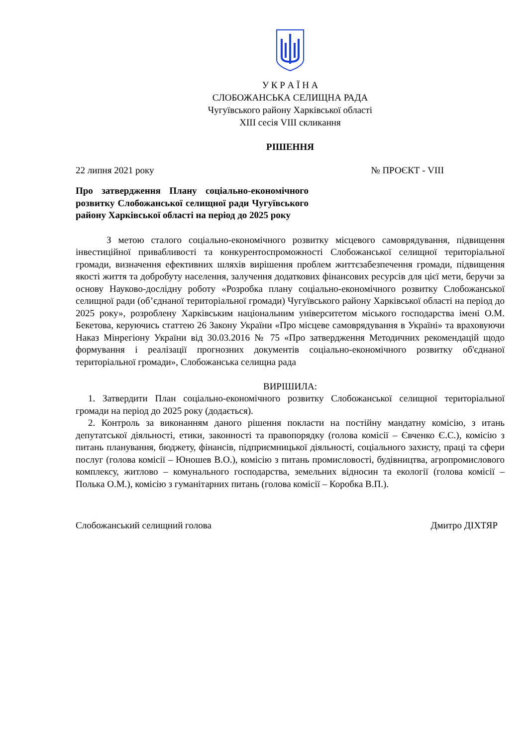У К Р А Ї Н А
СЛОБОЖАНСЬКА СЕЛИЩНА РАДА
Чугуївського району Харківської області
XIII сесія VIII скликання
РІШЕННЯ
22 липня 2021 року № ПРОЄКТ - VIII
Про затвердження Плану соціально-економічного розвитку Слобожанської селищної ради Чугуївського району Харківської області на період до 2025 року
З метою сталого соціально-економічного розвитку місцевого самоврядування, підвищення інвестиційної привабливості та конкурентоспроможності Слобожанської селищної територіальної громади, визначення ефективних шляхів вирішення проблем життєзабезпечення громади, підвищення якості життя та добробуту населення, залучення додаткових фінансових ресурсів для цієї мети, беручи за основу Науково-дослідну роботу «Розробка плану соціально-економічного розвитку Слобожанської селищної ради (об’єднаної територіальної громади) Чугуївського району Харківської області на період до 2025 року», розроблену Харківським національним університетом міського господарства імені О.М. Бекетова, керуючись статтею 26 Закону України «Про місцеве самоврядування в Україні» та враховуючи Наказ Мінрегіону України від 30.03.2016 № 75 «Про затвердження Методичних рекомендацій щодо формування і реалізації прогнозних документів соціально-економічного розвитку об'єднаної територіальної громади», Слобожанська селищна рада
ВИРІШИЛА:
1. Затвердити План соціально-економічного розвитку Слобожанської селищної територіальної громади на період до 2025 року (додається).
2. Контроль за виконанням даного рішення покласти на постійну мандатну комісію, з итань депутатської діяльності, етики, законності та правопорядку (голова комісії – Євченко Є.С.), комісію з питань планування, бюджету, фінансів, підприємницької діяльності, соціального захисту, праці та сфери послуг (голова комісії – Юношев В.О.), комісію з питань промисловості, будівництва, агропромислового комплексу, житлово – комунального господарства, земельних відносин та екології (голова комісії – Полька О.М.), комісію з гуманітарних питань (голова комісії – Коробка В.П.).
Слобожанський селищний голова Дмитро ДІХТЯР